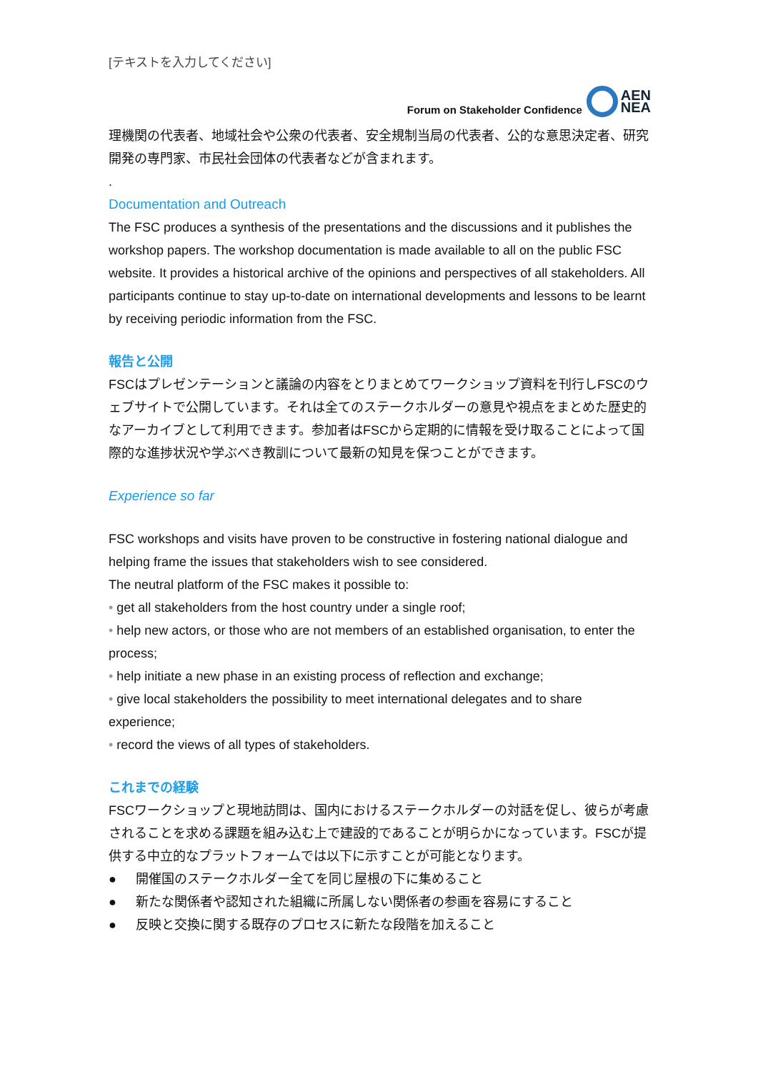[テキストを入力してください]
Forum on Stakeholder Confidence
AEN
NEA
理機関の代表者、地域社会や公衆の代表者、安全規制当局の代表者、公的な意思決定者、研究開発の専門家、市民社会団体の代表者などが含まれます。
.
Documentation and Outreach
The FSC produces a synthesis of the presentations and the discussions and it publishes the workshop papers. The workshop documentation is made available to all on the public FSC website. It provides a historical archive of the opinions and perspectives of all stakeholders. All participants continue to stay up-to-date on international developments and lessons to be learnt by receiving periodic information from the FSC.
報告と公開
FSCはプレゼンテーションと議論の内容をとりまとめてワークショップ資料を刊行しFSCのウェブサイトで公開しています。それは全てのステークホルダーの意見や視点をまとめた歴史的なアーカイブとして利用できます。参加者はFSCから定期的に情報を受け取ることによって国際的な進捗状況や学ぶべき教訓について最新の知見を保つことができます。
Experience so far
FSC workshops and visits have proven to be constructive in fostering national dialogue and helping frame the issues that stakeholders wish to see considered.
The neutral platform of the FSC makes it possible to:
• get all stakeholders from the host country under a single roof;
• help new actors, or those who are not members of an established organisation, to enter the process;
• help initiate a new phase in an existing process of reflection and exchange;
• give local stakeholders the possibility to meet international delegates and to share experience;
• record the views of all types of stakeholders.
これまでの経験
FSCワークショップと現地訪問は、国内におけるステークホルダーの対話を促し、彼らが考慮されることを求める課題を組み込む上で建設的であることが明らかになっています。FSCが提供する中立的なプラットフォームでは以下に示すことが可能となります。
● 開催国のステークホルダー全てを同じ屋根の下に集めること
● 新たな関係者や認知された組織に所属しない関係者の参画を容易にすること
● 反映と交換に関する既存のプロセスに新たな段階を加えること